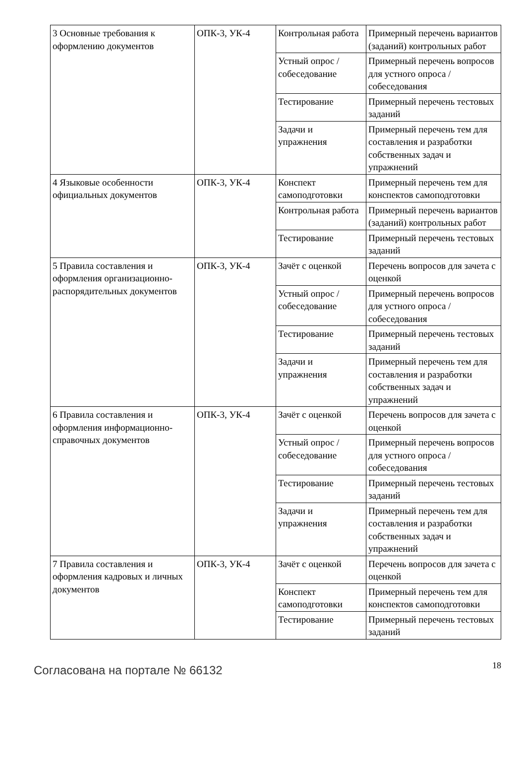| 3 Основные требования к оформлению документов | ОПК-3, УК-4 | Контрольная работа | Примерный перечень вариантов (заданий) контрольных работ |
| | | Устный опрос / собеседование | Примерный перечень вопросов для устного опроса / собеседования |
| | | Тестирование | Примерный перечень тестовых заданий |
| | | Задачи и упражнения | Примерный перечень тем для составления и разработки собственных задач и упражнений |
| 4 Языковые особенности официальных документов | ОПК-3, УК-4 | Конспект самоподготовки | Примерный перечень тем для конспектов самоподготовки |
| | | Контрольная работа | Примерный перечень вариантов (заданий) контрольных работ |
| | | Тестирование | Примерный перечень тестовых заданий |
| 5 Правила составления и оформления организационно-распорядительных документов | ОПК-3, УК-4 | Зачёт с оценкой | Перечень вопросов для зачета с оценкой |
| | | Устный опрос / собеседование | Примерный перечень вопросов для устного опроса / собеседования |
| | | Тестирование | Примерный перечень тестовых заданий |
| | | Задачи и упражнения | Примерный перечень тем для составления и разработки собственных задач и упражнений |
| 6 Правила составления и оформления информационно-справочных документов | ОПК-3, УК-4 | Зачёт с оценкой | Перечень вопросов для зачета с оценкой |
| | | Устный опрос / собеседование | Примерный перечень вопросов для устного опроса / собеседования |
| | | Тестирование | Примерный перечень тестовых заданий |
| | | Задачи и упражнения | Примерный перечень тем для составления и разработки собственных задач и упражнений |
| 7 Правила составления и оформления кадровых и личных документов | ОПК-3, УК-4 | Зачёт с оценкой | Перечень вопросов для зачета с оценкой |
| | | Конспект самоподготовки | Примерный перечень тем для конспектов самоподготовки |
| | | Тестирование | Примерный перечень тестовых заданий |
Согласована на портале № 66132 18